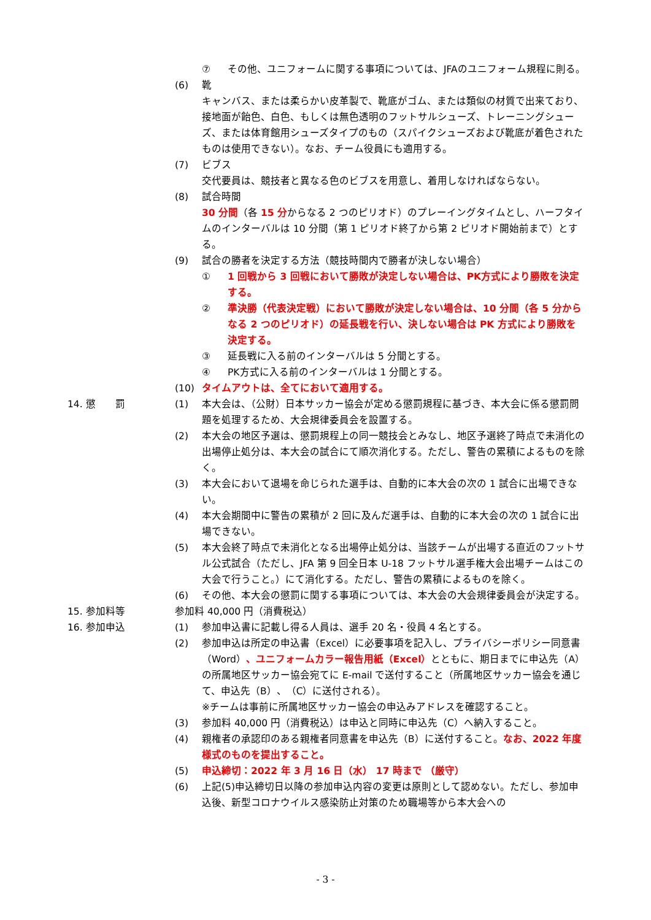⑦ その他、ユニフォームに関する事項については、JFAのユニフォーム規程に則る。
(6) 靴
キャンバス、または柔らかい皮革製で、靴底がゴム、または類似の材質で出来ており、接地面が飴色、白色、もしくは無色透明のフットサルシューズ、トレーニングシューズ、または体育館用シューズタイプのもの（スパイクシューズおよび靴底が着色されたものは使用できない）。なお、チーム役員にも適用する。
(7) ビブス
交代要員は、競技者と異なる色のビブスを用意し、着用しなければならない。
(8) 試合時間
30 分間（各 15 分からなる 2 つのピリオド）のプレーイングタイムとし、ハーフタイムのインターバルは 10 分間（第 1 ピリオド終了から第 2 ピリオド開始前まで）とする。
(9) 試合の勝者を決定する方法（競技時間内で勝者が決しない場合）
① 1 回戦から 3 回戦において勝敗が決定しない場合は、PK方式により勝敗を決定する。
② 準決勝（代表決定戦）において勝敗が決定しない場合は、10 分間（各 5 分からなる 2 つのピリオド）の延長戦を行い、決しない場合は PK 方式により勝敗を決定する。
③ 延長戦に入る前のインターバルは 5 分間とする。
④ PK方式に入る前のインターバルは 1 分間とする。
(10) タイムアウトは、全てにおいて適用する。
14. 懲　　罰 (1) 本大会は、（公財）日本サッカー協会が定める懲罰規程に基づき、本大会に係る懲罰問題を処理するため、大会規律委員会を設置する。
(2) 本大会の地区予選は、懲罰規程上の同一競技会とみなし、地区予選終了時点で未消化の出場停止処分は、本大会の試合にて順次消化する。ただし、警告の累積によるものを除く。
(3) 本大会において退場を命じられた選手は、自動的に本大会の次の 1 試合に出場できない。
(4) 本大会期間中に警告の累積が 2 回に及んだ選手は、自動的に本大会の次の 1 試合に出場できない。
(5) 本大会終了時点で未消化となる出場停止処分は、当該チームが出場する直近のフットサル公式試合（ただし、JFA 第 9 回全日本 U-18 フットサル選手権大会出場チームはこの大会で行うこと。）にて消化する。ただし、警告の累積によるものを除く。
(6) その他、本大会の懲罰に関する事項については、本大会の大会規律委員会が決定する。
15. 参加料等 参加料 40,000 円（消費税込）
16. 参加申込 (1) 参加申込書に記載し得る人員は、選手 20 名・役員 4 名とする。
(2) 参加申込は所定の申込書（Excel）に必要事項を記入し、プライバシーポリシー同意書（Word）、ユニフォームカラー報告用紙（Excel）とともに、期日までに申込先（A）の所属地区サッカー協会宛てに E-mail で送付すること（所属地区サッカー協会を通じて、申込先（B）、（C）に送付される）。
※チームは事前に所属地区サッカー協会の申込みアドレスを確認すること。
(3) 参加料 40,000 円（消費税込）は申込と同時に申込先（C）へ納入すること。
(4) 親権者の承認印のある親権者同意書を申込先（B）に送付すること。なお、2022 年度様式のものを提出すること。
(5) 申込締切：2022 年 3 月 16 日（水） 17 時まで （厳守）
(6) 上記(5)申込締切日以降の参加申込内容の変更は原則として認めない。ただし、参加申込後、新型コロナウイルス感染防止対策のため職場等から本大会への
- 3 -